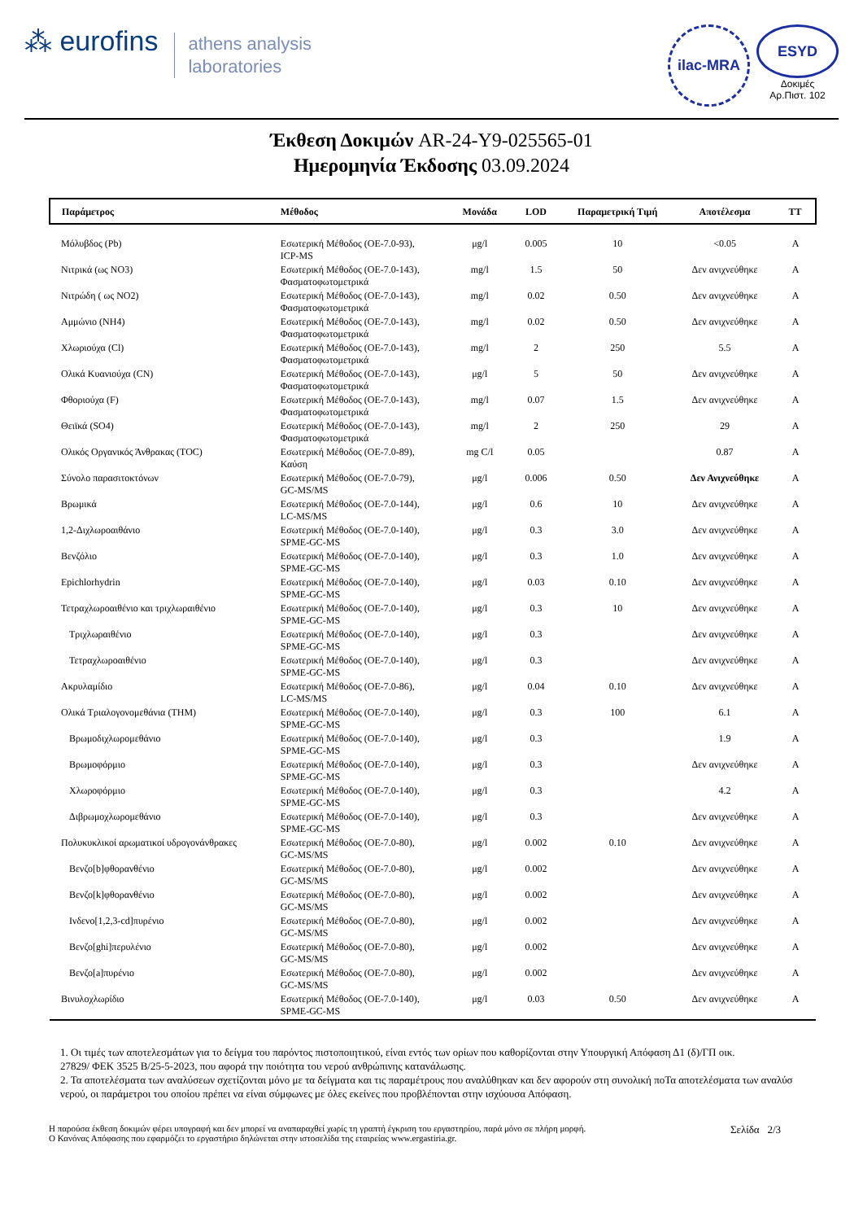⁂ eurofins
athens analysis
laboratories
ilac-MRA
ESYD
Δοκιμές
Αρ.Πιστ. 102
Έκθεση Δοκιμών AR-24-Y9-025565-01
Ημερομηνία Έκδοσης 03.09.2024
| Παράμετρος | Μέθοδος | Μονάδα | LOD | Παραμετρική Τιμή | Αποτέλεσμα | TT |
| --- | --- | --- | --- | --- | --- | --- |
| Μόλυβδος (Pb) | Εσωτερική Μέθοδος (ΟΕ-7.0-93), ICP-MS | μg/l | 0.005 | 10 | <0.05 | A |
| Νιτρικά (ως ΝΟ3) | Εσωτερική Μέθοδος (ΟΕ-7.0-143), Φασματοφωτομετρικά | mg/l | 1.5 | 50 | Δεν ανιχνεύθηκε | A |
| Νιτρώδη ( ως ΝΟ2) | Εσωτερική Μέθοδος (ΟΕ-7.0-143), Φασματοφωτομετρικά | mg/l | 0.02 | 0.50 | Δεν ανιχνεύθηκε | A |
| Αμμώνιο (ΝΗ4) | Εσωτερική Μέθοδος (ΟΕ-7.0-143), Φασματοφωτομετρικά | mg/l | 0.02 | 0.50 | Δεν ανιχνεύθηκε | A |
| Χλωριούχα (Cl) | Εσωτερική Μέθοδος (ΟΕ-7.0-143), Φασματοφωτομετρικά | mg/l | 2 | 250 | 5.5 | A |
| Ολικά Κυανιούχα (CN) | Εσωτερική Μέθοδος (ΟΕ-7.0-143), Φασματοφωτομετρικά | μg/l | 5 | 50 | Δεν ανιχνεύθηκε | A |
| Φθοριούχα (F) | Εσωτερική Μέθοδος (ΟΕ-7.0-143), Φασματοφωτομετρικά | mg/l | 0.07 | 1.5 | Δεν ανιχνεύθηκε | A |
| Θειϊκά (SO4) | Εσωτερική Μέθοδος (ΟΕ-7.0-143), Φασματοφωτομετρικά | mg/l | 2 | 250 | 29 | A |
| Ολικός Οργανικός Άνθρακας (TOC) | Εσωτερική Μέθοδος (ΟΕ-7.0-89), Καύση | mg C/l | 0.05 | | 0.87 | A |
| Σύνολο παρασιτοκτόνων | Εσωτερική Μέθοδος (ΟΕ-7.0-79), GC-MS/MS | μg/l | 0.006 | 0.50 | Δεν Ανιχνεύθηκε | A |
| Βρωμικά | Εσωτερική Μέθοδος (ΟΕ-7.0-144), LC-MS/MS | μg/l | 0.6 | 10 | Δεν ανιχνεύθηκε | A |
| 1,2-Διχλωροαιθάνιο | Εσωτερική Μέθοδος (ΟΕ-7.0-140), SPME-GC-MS | μg/l | 0.3 | 3.0 | Δεν ανιχνεύθηκε | A |
| Βενζόλιο | Εσωτερική Μέθοδος (ΟΕ-7.0-140), SPME-GC-MS | μg/l | 0.3 | 1.0 | Δεν ανιχνεύθηκε | A |
| Epichlorhydrin | Εσωτερική Μέθοδος (ΟΕ-7.0-140), SPME-GC-MS | μg/l | 0.03 | 0.10 | Δεν ανιχνεύθηκε | A |
| Τετραχλωροαιθένιο και τριχλωραιθένιο | Εσωτερική Μέθοδος (ΟΕ-7.0-140), SPME-GC-MS | μg/l | 0.3 | 10 | Δεν ανιχνεύθηκε | A |
| Τριχλωραιθένιο | Εσωτερική Μέθοδος (ΟΕ-7.0-140), SPME-GC-MS | μg/l | 0.3 | | Δεν ανιχνεύθηκε | A |
| Τετραχλωροαιθένιο | Εσωτερική Μέθοδος (ΟΕ-7.0-140), SPME-GC-MS | μg/l | 0.3 | | Δεν ανιχνεύθηκε | A |
| Ακρυλαμίδιο | Εσωτερική Μέθοδος (ΟΕ-7.0-86), LC-MS/MS | μg/l | 0.04 | 0.10 | Δεν ανιχνεύθηκε | A |
| Ολικά Τριαλογονομεθάνια (THM) | Εσωτερική Μέθοδος (ΟΕ-7.0-140), SPME-GC-MS | μg/l | 0.3 | 100 | 6.1 | A |
| Βρωμοδιχλωρομεθάνιο | Εσωτερική Μέθοδος (ΟΕ-7.0-140), SPME-GC-MS | μg/l | 0.3 | | 1.9 | A |
| Βρωμοφόρμιο | Εσωτερική Μέθοδος (ΟΕ-7.0-140), SPME-GC-MS | μg/l | 0.3 | | Δεν ανιχνεύθηκε | A |
| Χλωροφόρμιο | Εσωτερική Μέθοδος (ΟΕ-7.0-140), SPME-GC-MS | μg/l | 0.3 | | 4.2 | A |
| Διβρωμοχλωρομεθάνιο | Εσωτερική Μέθοδος (ΟΕ-7.0-140), SPME-GC-MS | μg/l | 0.3 | | Δεν ανιχνεύθηκε | A |
| Πολυκυκλικοί αρωματικοί υδρογονάνθρακες | Εσωτερική Μέθοδος (ΟΕ-7.0-80), GC-MS/MS | μg/l | 0.002 | 0.10 | Δεν ανιχνεύθηκε | A |
| Βενζο[b]φθορανθένιο | Εσωτερική Μέθοδος (ΟΕ-7.0-80), GC-MS/MS | μg/l | 0.002 | | Δεν ανιχνεύθηκε | A |
| Βενζο[k]φθορανθένιο | Εσωτερική Μέθοδος (ΟΕ-7.0-80), GC-MS/MS | μg/l | 0.002 | | Δεν ανιχνεύθηκε | A |
| Ινδενο[1,2,3-cd]πυρένιο | Εσωτερική Μέθοδος (ΟΕ-7.0-80), GC-MS/MS | μg/l | 0.002 | | Δεν ανιχνεύθηκε | A |
| Βενζο[ghi]περυλένιο | Εσωτερική Μέθοδος (ΟΕ-7.0-80), GC-MS/MS | μg/l | 0.002 | | Δεν ανιχνεύθηκε | A |
| Βενζο[a]πυρένιο | Εσωτερική Μέθοδος (ΟΕ-7.0-80), GC-MS/MS | μg/l | 0.002 | | Δεν ανιχνεύθηκε | A |
| Βινυλοχλωρίδιο | Εσωτερική Μέθοδος (ΟΕ-7.0-140), SPME-GC-MS | μg/l | 0.03 | 0.50 | Δεν ανιχνεύθηκε | A |
1. Οι τιμές των αποτελεσμάτων για το δείγμα του παρόντος πιστοποιητικού, είναι εντός των ορίων που καθορίζονται στην Υπουργική Απόφαση Δ1 (δ)/ΓΠ οικ.
27829/ ΦΕΚ 3525 Β/25-5-2023, που αφορά την ποιότητα του νερού ανθρώπινης κατανάλωσης.
2. Τα αποτελέσματα των αναλύσεων σχετίζονται μόνο με τα δείγματα και τις παραμέτρους που αναλύθηκαν και δεν αφορούν στη συνολική ποΤα αποτελέσματα των αναλύσ
νερού, οι παράμετροι του οποίου πρέπει να είναι σύμφωνες με όλες εκείνες που προβλέπονται στην ισχύουσα Απόφαση.
Η παρούσα έκθεση δοκιμών φέρει υπογραφή και δεν μπορεί να αναπαραχθεί χωρίς τη γραπτή έγκριση του εργαστηρίου, παρά μόνο σε πλήρη μορφή.
Ο Κανόνας Απόφασης που εφαρμόζει το εργαστήριο δηλώνεται στην ιστοσελίδα της εταιρείας www.ergastiria.gr.
Σελίδα 2/3